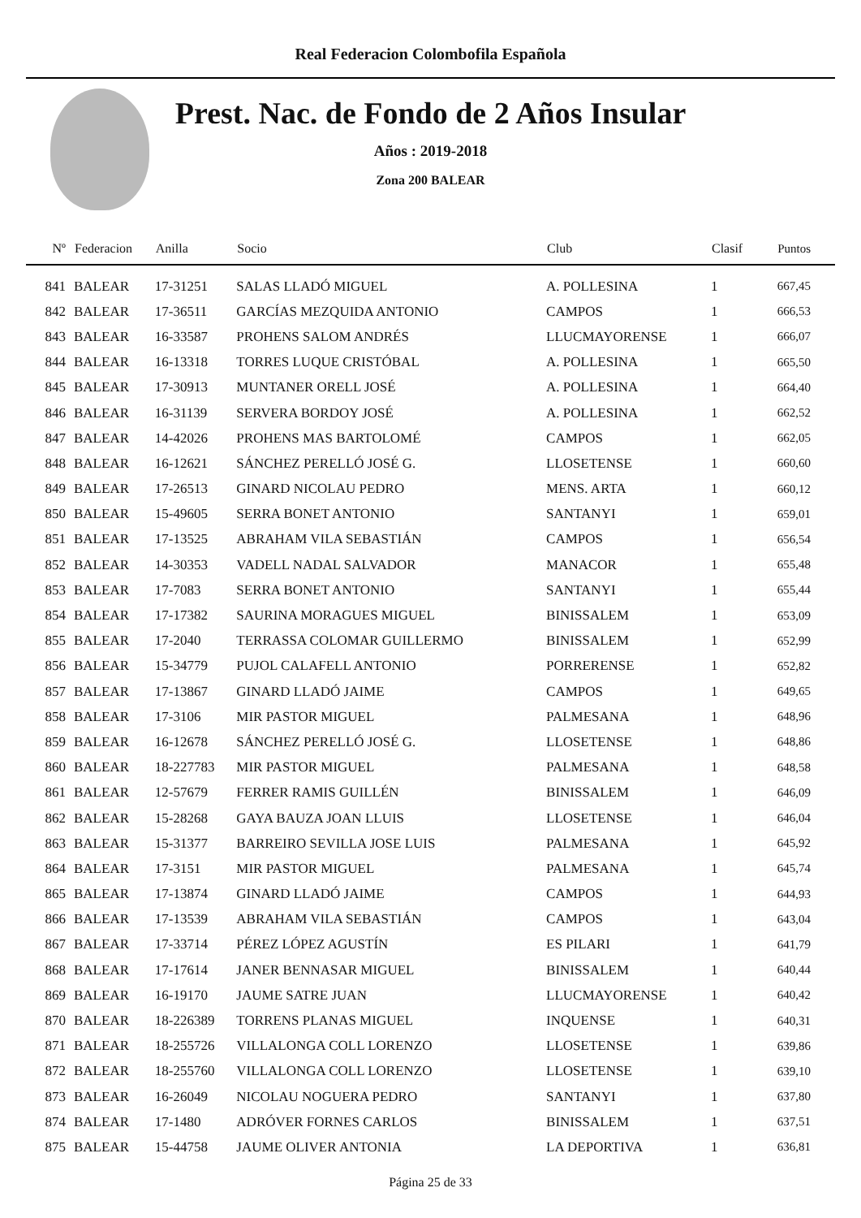Real Federacion Colombofila Española
Prest. Nac. de Fondo de 2 Años Insular
Años : 2019-2018
Zona 200 BALEAR
| Nº | Federacion | Anilla | Socio | Club | Clasif | Puntos |
| --- | --- | --- | --- | --- | --- | --- |
| 841 | BALEAR | 17-31251 | SALAS LLADÓ MIGUEL | A. POLLESINA | 1 | 667,45 |
| 842 | BALEAR | 17-36511 | GARCÍAS MEZQUIDA ANTONIO | CAMPOS | 1 | 666,53 |
| 843 | BALEAR | 16-33587 | PROHENS SALOM ANDRÉS | LLUCMAYORENSE | 1 | 666,07 |
| 844 | BALEAR | 16-13318 | TORRES LUQUE CRISTÓBAL | A. POLLESINA | 1 | 665,50 |
| 845 | BALEAR | 17-30913 | MUNTANER ORELL JOSÉ | A. POLLESINA | 1 | 664,40 |
| 846 | BALEAR | 16-31139 | SERVERA BORDOY JOSÉ | A. POLLESINA | 1 | 662,52 |
| 847 | BALEAR | 14-42026 | PROHENS MAS BARTOLOMÉ | CAMPOS | 1 | 662,05 |
| 848 | BALEAR | 16-12621 | SÁNCHEZ PERELLÓ JOSÉ G. | LLOSETENSE | 1 | 660,60 |
| 849 | BALEAR | 17-26513 | GINARD NICOLAU PEDRO | MENS. ARTA | 1 | 660,12 |
| 850 | BALEAR | 15-49605 | SERRA BONET ANTONIO | SANTANYI | 1 | 659,01 |
| 851 | BALEAR | 17-13525 | ABRAHAM VILA SEBASTIÁN | CAMPOS | 1 | 656,54 |
| 852 | BALEAR | 14-30353 | VADELL NADAL SALVADOR | MANACOR | 1 | 655,48 |
| 853 | BALEAR | 17-7083 | SERRA BONET ANTONIO | SANTANYI | 1 | 655,44 |
| 854 | BALEAR | 17-17382 | SAURINA MORAGUES MIGUEL | BINISSALEM | 1 | 653,09 |
| 855 | BALEAR | 17-2040 | TERRASSA COLOMAR GUILLERMO | BINISSALEM | 1 | 652,99 |
| 856 | BALEAR | 15-34779 | PUJOL CALAFELL ANTONIO | PORRERENSE | 1 | 652,82 |
| 857 | BALEAR | 17-13867 | GINARD LLADÓ JAIME | CAMPOS | 1 | 649,65 |
| 858 | BALEAR | 17-3106 | MIR PASTOR MIGUEL | PALMESANA | 1 | 648,96 |
| 859 | BALEAR | 16-12678 | SÁNCHEZ PERELLÓ JOSÉ G. | LLOSETENSE | 1 | 648,86 |
| 860 | BALEAR | 18-227783 | MIR PASTOR MIGUEL | PALMESANA | 1 | 648,58 |
| 861 | BALEAR | 12-57679 | FERRER RAMIS GUILLÉN | BINISSALEM | 1 | 646,09 |
| 862 | BALEAR | 15-28268 | GAYA BAUZA JOAN LLUIS | LLOSETENSE | 1 | 646,04 |
| 863 | BALEAR | 15-31377 | BARREIRO SEVILLA JOSE LUIS | PALMESANA | 1 | 645,92 |
| 864 | BALEAR | 17-3151 | MIR PASTOR MIGUEL | PALMESANA | 1 | 645,74 |
| 865 | BALEAR | 17-13874 | GINARD LLADÓ JAIME | CAMPOS | 1 | 644,93 |
| 866 | BALEAR | 17-13539 | ABRAHAM VILA SEBASTIÁN | CAMPOS | 1 | 643,04 |
| 867 | BALEAR | 17-33714 | PÉREZ LÓPEZ AGUSTÍN | ES PILARI | 1 | 641,79 |
| 868 | BALEAR | 17-17614 | JANER BENNASAR MIGUEL | BINISSALEM | 1 | 640,44 |
| 869 | BALEAR | 16-19170 | JAUME SATRE JUAN | LLUCMAYORENSE | 1 | 640,42 |
| 870 | BALEAR | 18-226389 | TORRENS PLANAS MIGUEL | INQUENSE | 1 | 640,31 |
| 871 | BALEAR | 18-255726 | VILLALONGA COLL LORENZO | LLOSETENSE | 1 | 639,86 |
| 872 | BALEAR | 18-255760 | VILLALONGA COLL LORENZO | LLOSETENSE | 1 | 639,10 |
| 873 | BALEAR | 16-26049 | NICOLAU NOGUERA PEDRO | SANTANYI | 1 | 637,80 |
| 874 | BALEAR | 17-1480 | ADRÓVER FORNES CARLOS | BINISSALEM | 1 | 637,51 |
| 875 | BALEAR | 15-44758 | JAUME OLIVER ANTONIA | LA DEPORTIVA | 1 | 636,81 |
Página 25 de 33